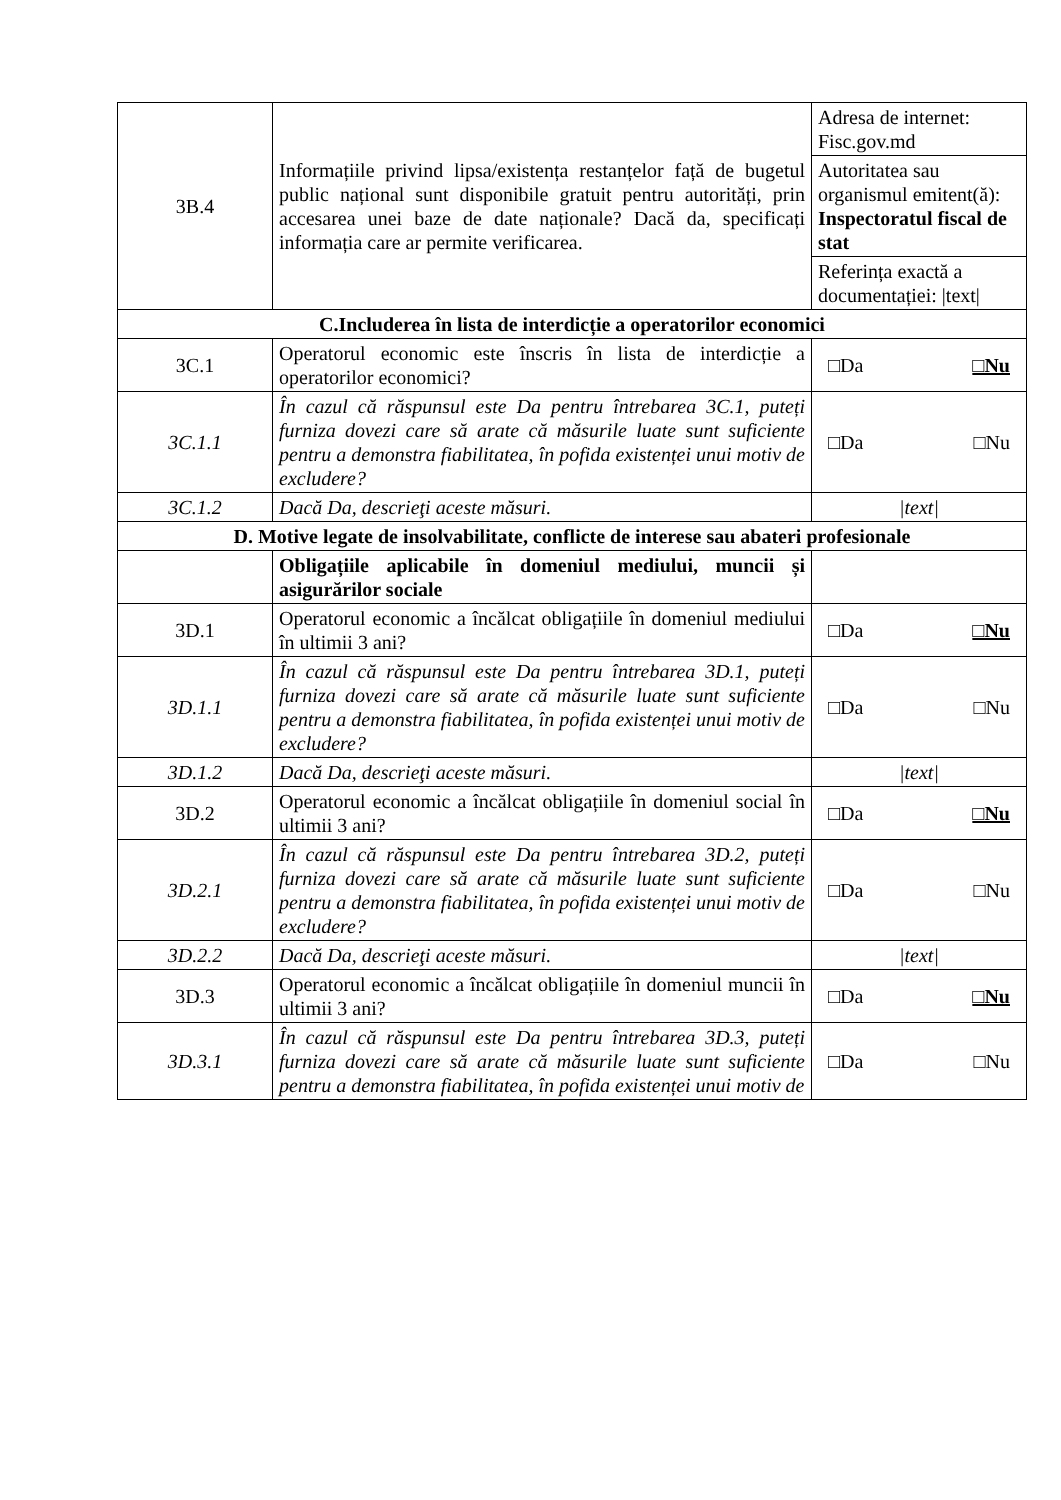| 3B.4 | Informațiile privind lipsa/existența restanțelor față de bugetul public național sunt disponibile gratuit pentru autorități, prin accesarea unei baze de date naționale? Dacă da, specificați informația care ar permite verificarea. | Adresa de internet: Fisc.gov.md Autoritatea sau organismul emitent(ă): Inspectoratul fiscal de stat Referința exactă a documentației: /text/ |
| C.Includerea în lista de interdicție a operatorilor economici | | |
| 3C.1 | Operatorul economic este înscris în lista de interdicție a operatorilor economici? | □Da □Nu |
| 3C.1.1 | În cazul că răspunsul este Da pentru întrebarea 3C.1, puteți furniza dovezi care să arate că măsurile luate sunt suficiente pentru a demonstra fiabilitatea, în pofida existenței unui motiv de excludere? | □Da □Nu |
| 3C.1.2 | Dacă Da, descrieţi aceste măsuri. | /text/ |
| D. Motive legate de insolvabilitate, conflicte de interese sau abateri profesionale | | |
| | Obligațiile aplicabile în domeniul mediului, muncii și asigurărilor sociale | |
| 3D.1 | Operatorul economic a încălcat obligațiile în domeniul mediului în ultimii 3 ani? | □Da □Nu |
| 3D.1.1 | În cazul că răspunsul este Da pentru întrebarea 3D.1, puteți furniza dovezi care să arate că măsurile luate sunt suficiente pentru a demonstra fiabilitatea, în pofida existenței unui motiv de excludere? | □Da □Nu |
| 3D.1.2 | Dacă Da, descrieţi aceste măsuri. | /text/ |
| 3D.2 | Operatorul economic a încălcat obligațiile în domeniul social în ultimii 3 ani? | □Da □Nu |
| 3D.2.1 | În cazul că răspunsul este Da pentru întrebarea 3D.2, puteți furniza dovezi care să arate că măsurile luate sunt suficiente pentru a demonstra fiabilitatea, în pofida existenței unui motiv de excludere? | □Da □Nu |
| 3D.2.2 | Dacă Da, descrieţi aceste măsuri. | /text/ |
| 3D.3 | Operatorul economic a încălcat obligațiile în domeniul muncii în ultimii 3 ani? | □Da □Nu |
| 3D.3.1 | În cazul că răspunsul este Da pentru întrebarea 3D.3, puteți furniza dovezi care să arate că măsurile luate sunt suficiente pentru a demonstra fiabilitatea, în pofida existenței unui motiv de | □Da □Nu |